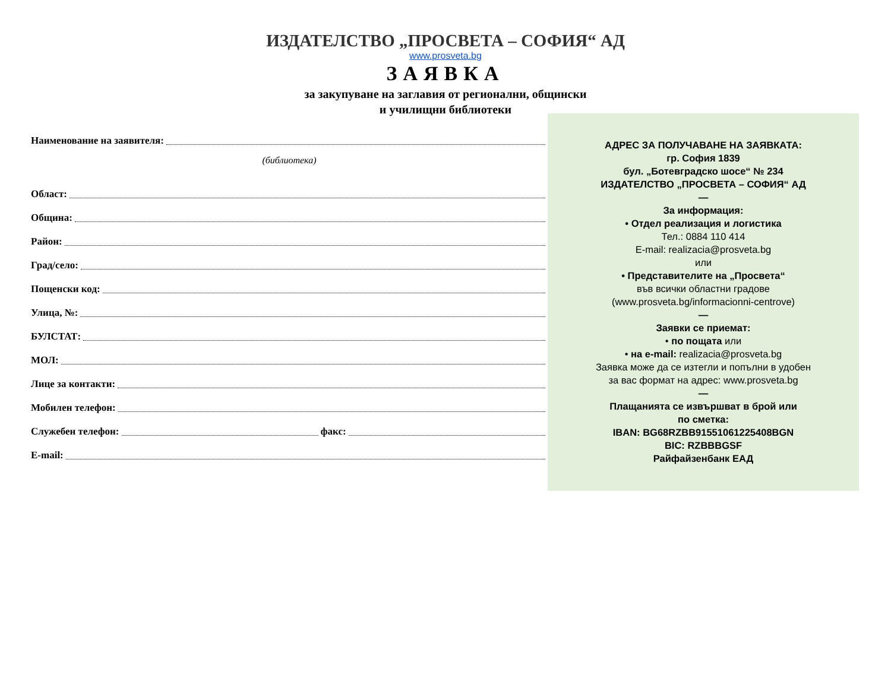ИЗДАТЕЛСТВО „ПРОСВЕТА – СОФИЯ“ АД
www.prosveta.bg
ЗАЯВКА
за закупуване на заглавия от регионални, общински
и училищни библиотеки
Наименование на заявителя:
(библиотека)
Област:
Община:
Район:
Град/село:
Пощенски код:
Улица, №:
БУЛСТАТ:
МОЛ:
Лице за контакти:
Мобилен телефон:
Служебен телефон: факс:
E-mail:
АДРЕС ЗА ПОЛУЧАВАНЕ НА ЗАЯВКАТА:
гр. София 1839
бул. „Ботевградско шосе“ № 234
ИЗДАТЕЛСТВО „ПРОСВЕТА – СОФИЯ“ АД
—
За информация:
• Отдел реализация и логистика
Тел.: 0884 110 414
E-mail: realizacia@prosveta.bg
или
• Представителите на „Просвета“
във всички областни градове
(www.prosveta.bg/informacionni-centrove)
—
Заявки се приемат:
• по пощата или
• на e-mail: realizacia@prosveta.bg
Заявка може да се изтегли и попълни в удобен
за вас формат на адрес: www.prosveta.bg
—
Плащанията се извършват в брой или
по сметка:
IBAN: BG68RZBB91551061225408BGN
BIC: RZBBBGSF
Райфайзенбанк ЕАД